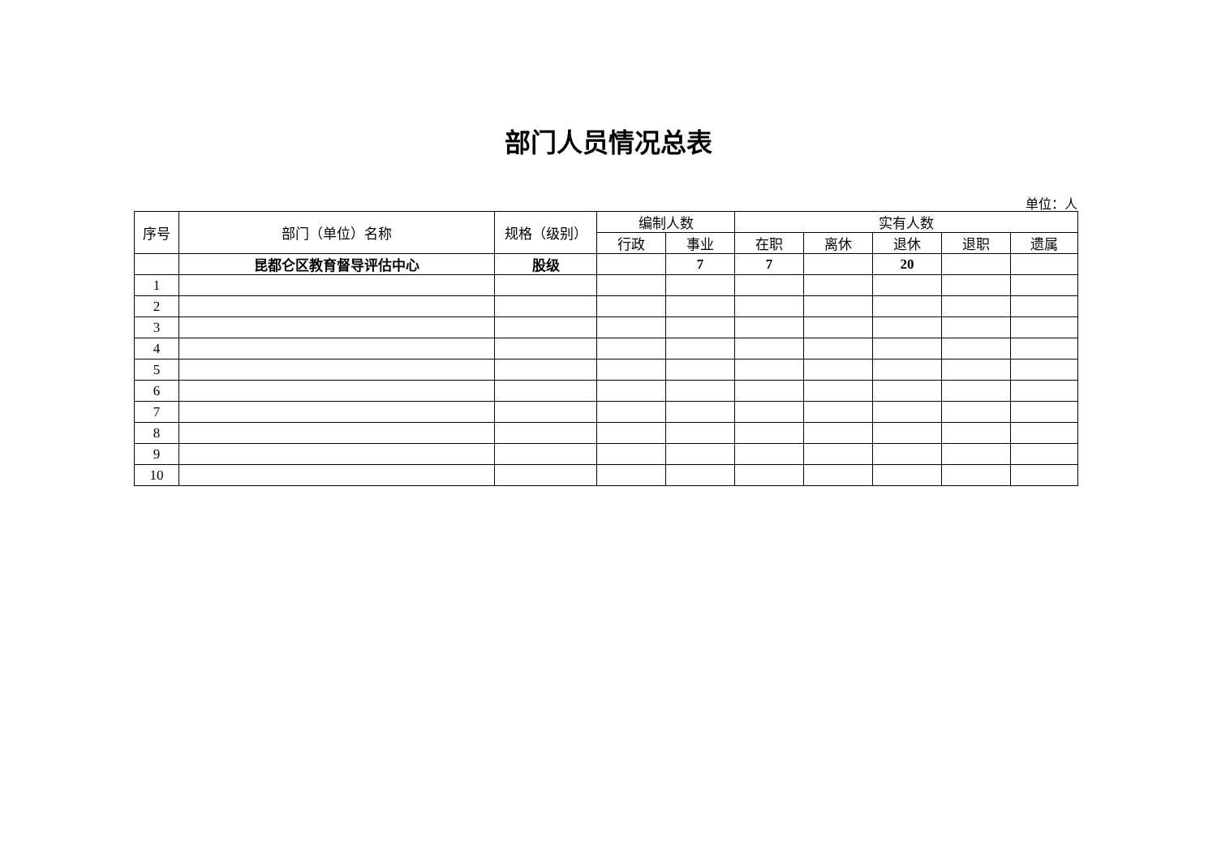部门人员情况总表
单位：人
| 序号 | 部门（单位）名称 | 规格（级别） | 编制人数 | | 实有人数 | | | | |
| --- | --- | --- | --- | --- | --- | --- | --- | --- | --- |
| | | | 行政 | 事业 | 在职 | 离休 | 退休 | 退职 | 遗属 |
| | 昆都仑区教育督导评估中心 | 股级 | | 7 | 7 | | 20 | | |
| 1 | | | | | | | | | |
| 2 | | | | | | | | | |
| 3 | | | | | | | | | |
| 4 | | | | | | | | | |
| 5 | | | | | | | | | |
| 6 | | | | | | | | | |
| 7 | | | | | | | | | |
| 8 | | | | | | | | | |
| 9 | | | | | | | | | |
| 10 | | | | | | | | | |